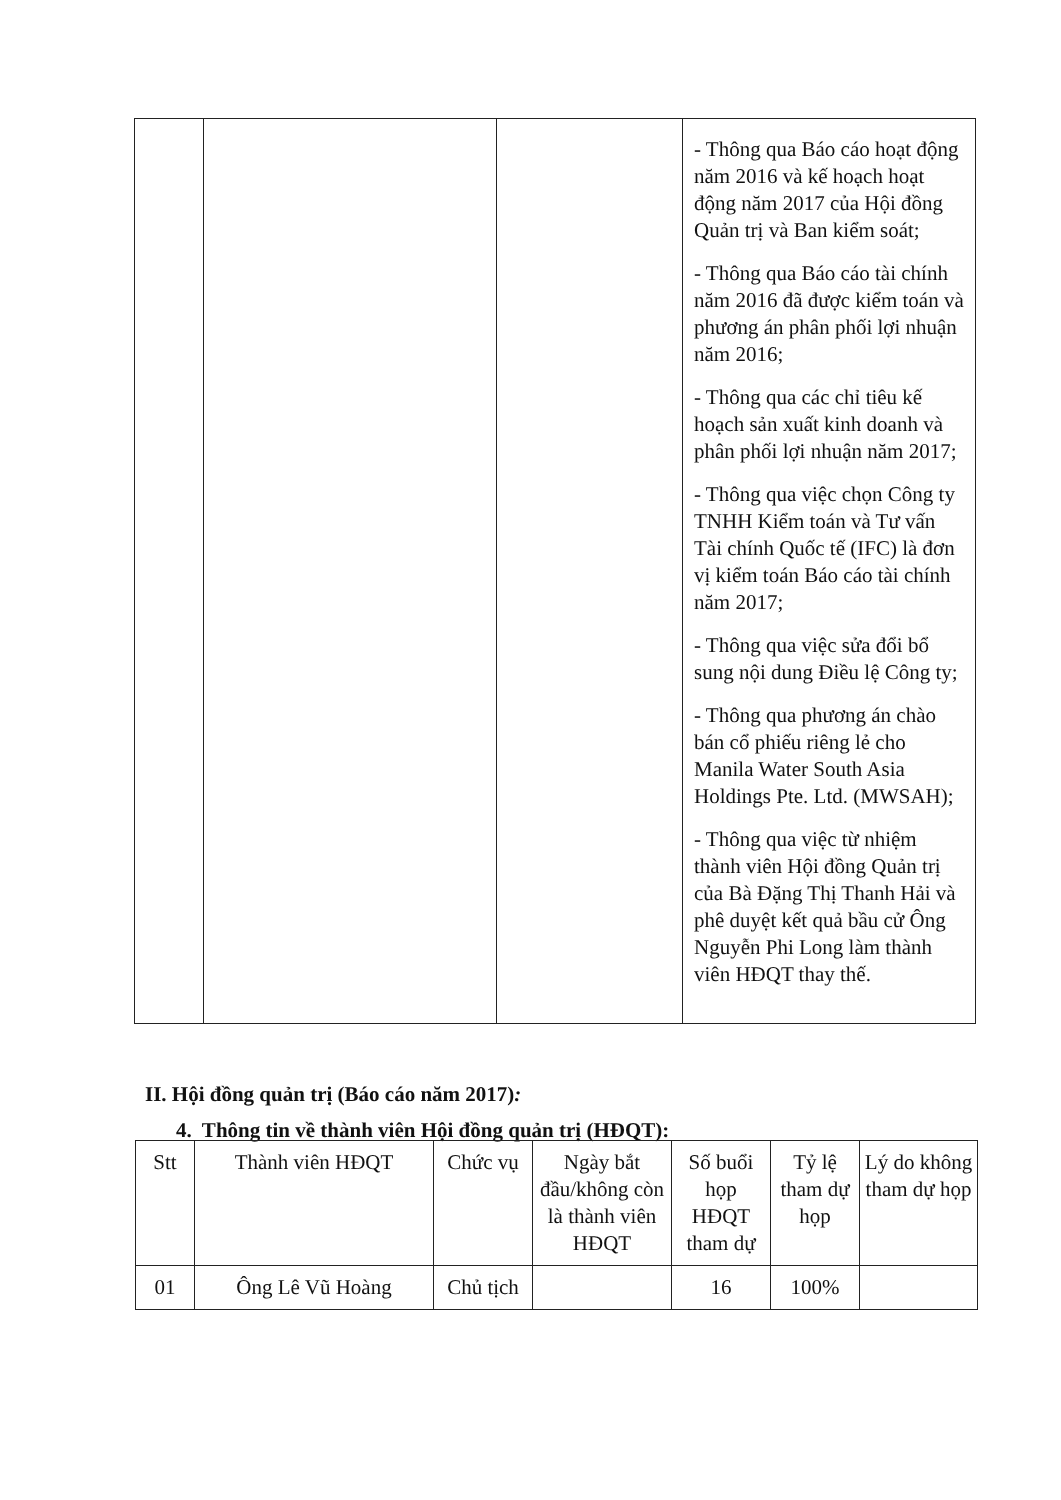| | | | - Thông qua Báo cáo hoạt động năm 2016 và kế hoạch hoạt động năm 2017 của Hội đồng Quản trị và Ban kiểm soát; - Thông qua Báo cáo tài chính năm 2016 đã được kiểm toán và phương án phân phối lợi nhuận năm 2016; - Thông qua các chỉ tiêu kế hoạch sản xuất kinh doanh và phân phối lợi nhuận năm 2017; - Thông qua việc chọn Công ty TNHH Kiểm toán và Tư vấn Tài chính Quốc tế (IFC) là đơn vị kiểm toán Báo cáo tài chính năm 2017; - Thông qua việc sửa đổi bổ sung nội dung Điều lệ Công ty; - Thông qua phương án chào bán cổ phiếu riêng lẻ cho Manila Water South Asia Holdings Pte. Ltd. (MWSAH); - Thông qua việc từ nhiệm thành viên Hội đồng Quản trị của Bà Đặng Thị Thanh Hải và phê duyệt kết quả bầu cử Ông Nguyễn Phi Long làm thành viên HĐQT thay thế. |
II. Hội đồng quản trị (Báo cáo năm 2017):
4. Thông tin về thành viên Hội đồng quản trị (HĐQT):
| Stt | Thành viên HĐQT | Chức vụ | Ngày bắt đầu/không còn là thành viên HĐQT | Số buổi họp HĐQT tham dự | Tỷ lệ tham dự họp | Lý do không tham dự họp |
| --- | --- | --- | --- | --- | --- | --- |
| 01 | Ông Lê Vũ Hoàng | Chủ tịch | | 16 | 100% | |